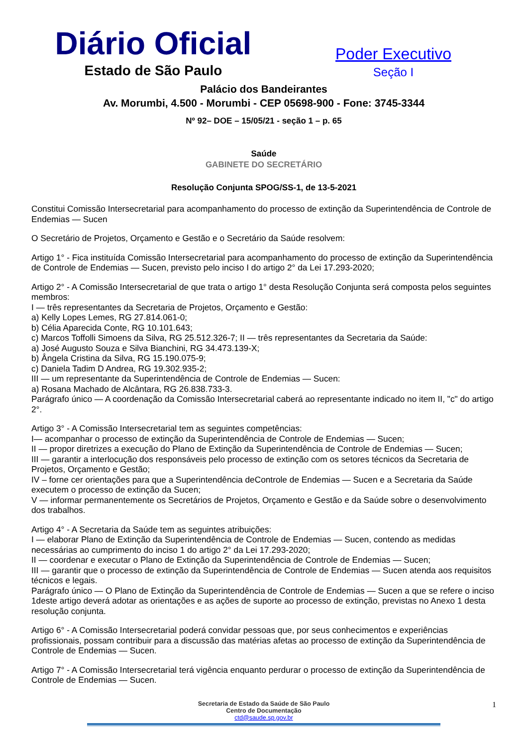Diário Oficial
Estado de São Paulo
Poder Executivo
Seção I
Palácio dos Bandeirantes
Av. Morumbi, 4.500 - Morumbi - CEP 05698-900 - Fone: 3745-3344
Nº 92– DOE – 15/05/21 - seção 1 – p. 65
Saúde
GABINETE DO SECRETÁRIO
Resolução Conjunta SPOG/SS-1, de 13-5-2021
Constitui Comissão Intersecretarial para acompanhamento do processo de extinção da Superintendência de Controle de Endemias — Sucen
O Secretário de Projetos, Orçamento e Gestão e o Secretário da Saúde resolvem:
Artigo 1° - Fica instituída Comissão Intersecretarial para acompanhamento do processo de extinção da Superintendência de Controle de Endemias — Sucen, previsto pelo inciso I do artigo 2° da Lei 17.293-2020;
Artigo 2° - A Comissão Intersecretarial de que trata o artigo 1° desta Resolução Conjunta será composta pelos seguintes membros:
I — três representantes da Secretaria de Projetos, Orçamento e Gestão:
a) Kelly Lopes Lemes, RG 27.814.061-0;
b) Célia Aparecida Conte, RG 10.101.643;
c) Marcos Toffolli Simoens da Silva, RG 25.512.326-7; II — três representantes da Secretaria da Saúde:
a) José Augusto Souza e Silva Bianchini, RG 34.473.139-X;
b) Ângela Cristina da Silva, RG 15.190.075-9;
c) Daniela Tadim D Andrea, RG 19.302.935-2;
III — um representante da Superintendência de Controle de Endemias — Sucen:
a) Rosana Machado de Alcântara, RG 26.838.733-3.
Parágrafo único — A coordenação da Comissão Intersecretarial caberá ao representante indicado no item II, "c" do artigo 2°.
Artigo 3° - A Comissão Intersecretarial tem as seguintes competências:
I— acompanhar o processo de extinção da Superintendência de Controle de Endemias — Sucen;
II — propor diretrizes a execução do Plano de Extinção da Superintendência de Controle de Endemias — Sucen;
III — garantir a interlocução dos responsáveis pelo processo de extinção com os setores técnicos da Secretaria de Projetos, Orçamento e Gestão;
IV – forne cer orientações para que a Superintendência deControle de Endemias — Sucen e a Secretaria da Saúde executem o processo de extinção da Sucen;
V — informar permanentemente os Secretários de Projetos, Orçamento e Gestão e da Saúde sobre o desenvolvimento dos trabalhos.
Artigo 4° - A Secretaria da Saúde tem as seguintes atribuições:
I — elaborar Plano de Extinção da Superintendência de Controle de Endemias — Sucen, contendo as medidas necessárias ao cumprimento do inciso 1 do artigo 2° da Lei 17.293-2020;
II — coordenar e executar o Plano de Extinção da Superintendência de Controle de Endemias — Sucen;
III — garantir que o processo de extinção da Superintendência de Controle de Endemias — Sucen atenda aos requisitos técnicos e legais.
Parágrafo único — O Plano de Extinção da Superintendência de Controle de Endemias — Sucen a que se refere o inciso 1deste artigo deverá adotar as orientações e as ações de suporte ao processo de extinção, previstas no Anexo 1 desta resolução conjunta.
Artigo 6° - A Comissão Intersecretarial poderá convidar pessoas que, por seus conhecimentos e experiências profissionais, possam contribuir para a discussão das matérias afetas ao processo de extinção da Superintendência de Controle de Endemias — Sucen.
Artigo 7° - A Comissão Intersecretarial terá vigência enquanto perdurar o processo de extinção da Superintendência de Controle de Endemias — Sucen.
1 Secretaria de Estado da Saúde de São Paulo
Centro de Documentação
ctd@saude.sp.gov.br